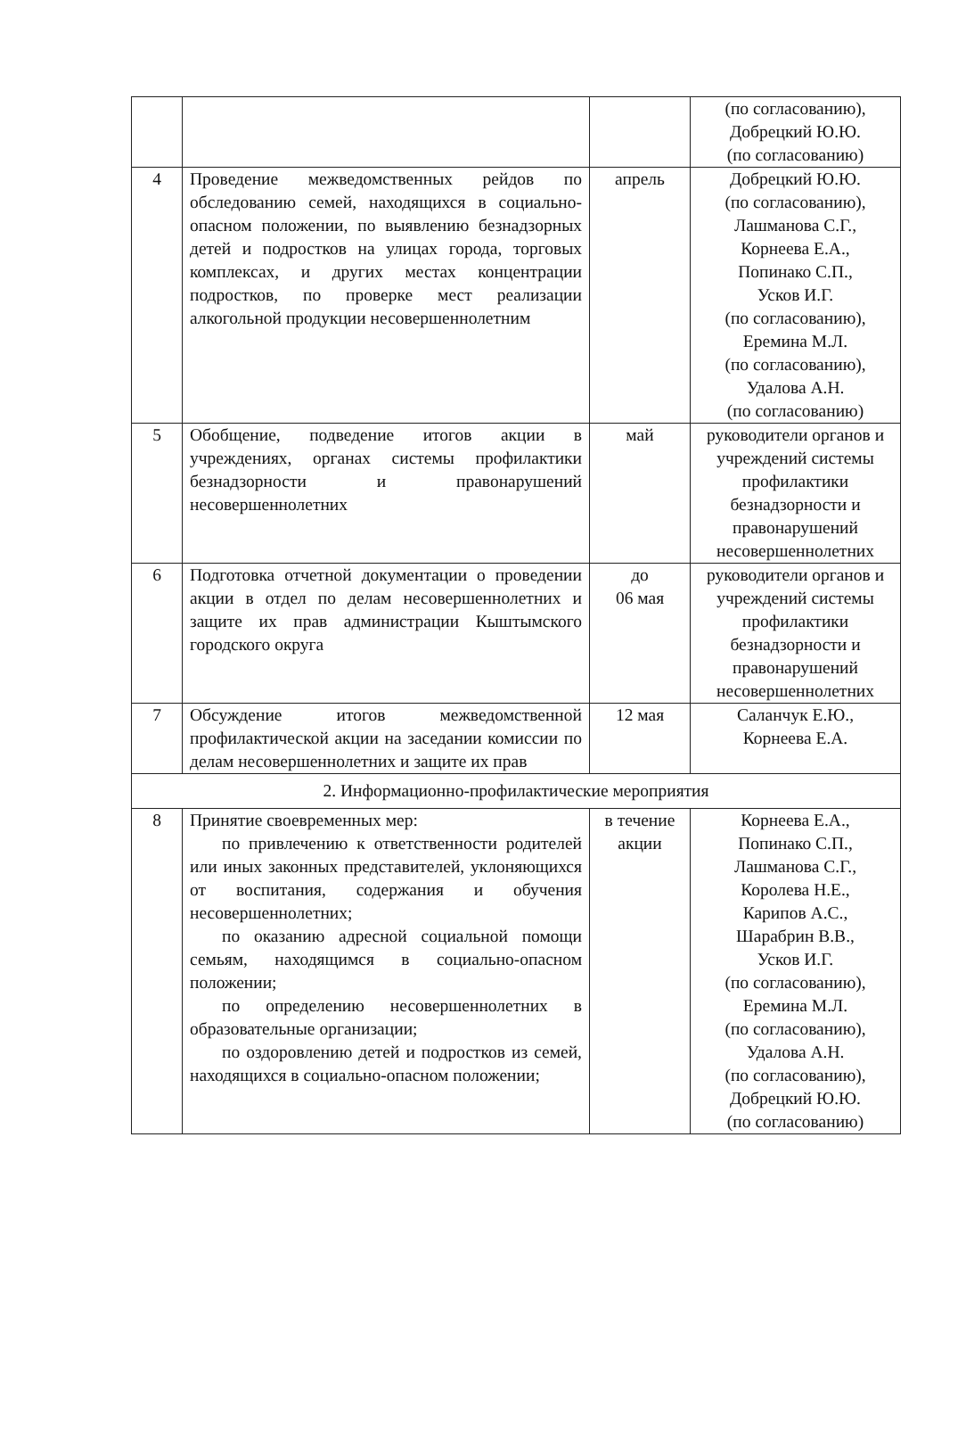| | | | (по согласованию), Добрецкий Ю.Ю. (по согласованию) |
| 4 | Проведение межведомственных рейдов по обследованию семей, находящихся в социально-опасном положении, по выявлению безнадзорных детей и подростков на улицах города, торговых комплексах, и других местах концентрации подростков, по проверке мест реализации алкогольной продукции несовершеннолетним | апрель | Добрецкий Ю.Ю. (по согласованию), Лашманова С.Г., Корнеева Е.А., Попинако С.П., Усков И.Г. (по согласованию), Еремина М.Л. (по согласованию), Удалова А.Н. (по согласованию) |
| 5 | Обобщение, подведение итогов акции в учреждениях, органах системы профилактики безнадзорности и правонарушений несовершеннолетних | май | руководители органов и учреждений системы профилактики безнадзорности и правонарушений несовершеннолетних |
| 6 | Подготовка отчетной документации о проведении акции в отдел по делам несовершеннолетних и защите их прав администрации Кыштымского городского округа | до 06 мая | руководители органов и учреждений системы профилактики безнадзорности и правонарушений несовершеннолетних |
| 7 | Обсуждение итогов межведомственной профилактической акции на заседании комиссии по делам несовершеннолетних и защите их прав | 12 мая | Саланчук Е.Ю., Корнеева Е.А. |
| 2. Информационно-профилактические мероприятия | | | |
| 8 | Принятие своевременных мер: по привлечению к ответственности родителей или иных законных представителей, уклоняющихся от воспитания, содержания и обучения несовершеннолетних; по оказанию адресной социальной помощи семьям, находящимся в социально-опасном положении; по определению несовершеннолетних в образовательные организации; по оздоровлению детей и подростков из семей, находящихся в социально-опасном положении; | в течение акции | Корнеева Е.А., Попинако С.П., Лашманова С.Г., Королева Н.Е., Карипов А.С., Шарабрин В.В., Усков И.Г. (по согласованию), Еремина М.Л. (по согласованию), Удалова А.Н. (по согласованию), Добрецкий Ю.Ю. (по согласованию) |